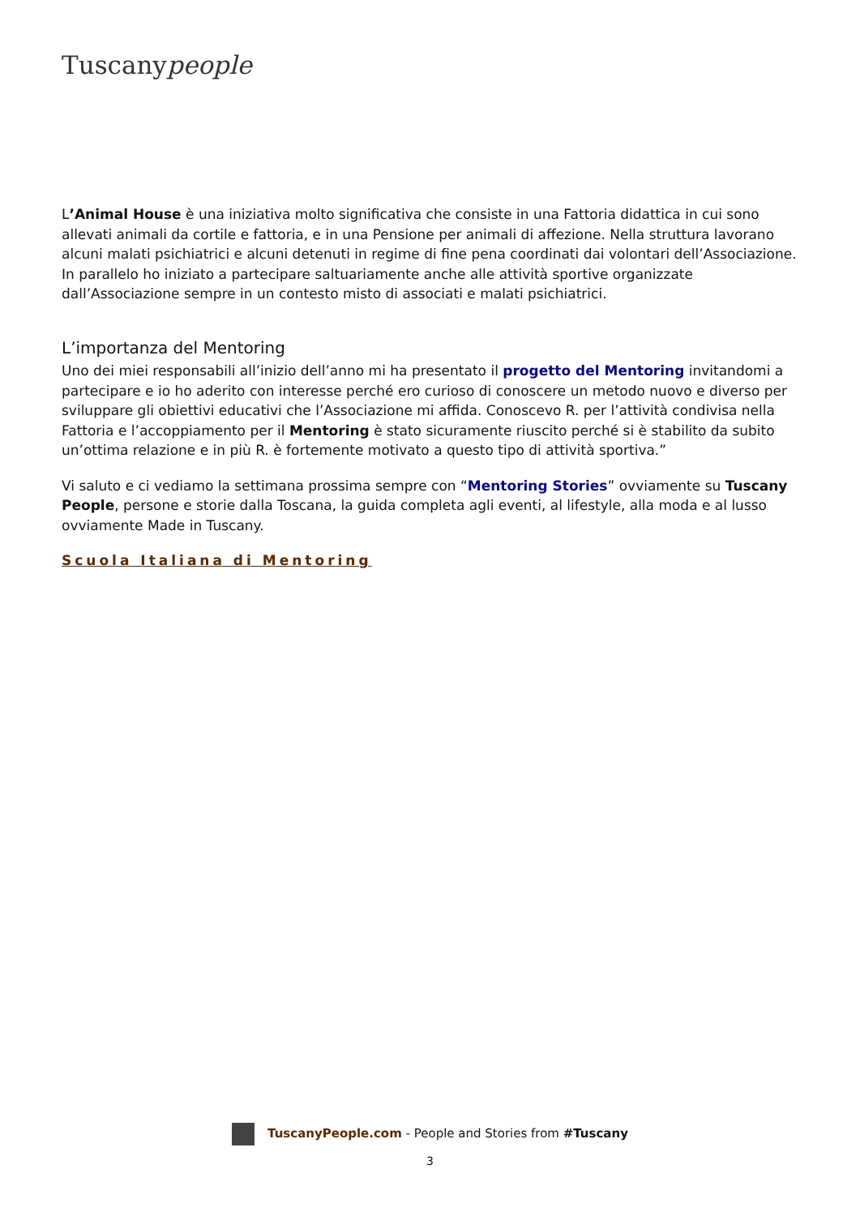Tuscanypeople
L’Animal House è una iniziativa molto significativa che consiste in una Fattoria didattica in cui sono allevati animali da cortile e fattoria, e in una Pensione per animali di affezione. Nella struttura lavorano alcuni malati psichiatrici e alcuni detenuti in regime di fine pena coordinati dai volontari dell’Associazione. In parallelo ho iniziato a partecipare saltuariamente anche alle attività sportive organizzate dall’Associazione sempre in un contesto misto di associati e malati psichiatrici.
L’importanza del Mentoring
Uno dei miei responsabili all’inizio dell’anno mi ha presentato il progetto del Mentoring invitandomi a partecipare e io ho aderito con interesse perché ero curioso di conoscere un metodo nuovo e diverso per sviluppare gli obiettivi educativi che l’Associazione mi affida. Conoscevo R. per l’attività condivisa nella Fattoria e l’accoppiamento per il Mentoring è stato sicuramente riuscito perché si è stabilito da subito un’ottima relazione e in più R. è fortemente motivato a questo tipo di attività sportiva.”
Vi saluto e ci vediamo la settimana prossima sempre con “Mentoring Stories” ovviamente su Tuscany People, persone e storie dalla Toscana, la guida completa agli eventi, al lifestyle, alla moda e al lusso ovviamente Made in Tuscany.
Scuola Italiana di Mentoring
TuscanyPeople.com - People and Stories from #Tuscany
3